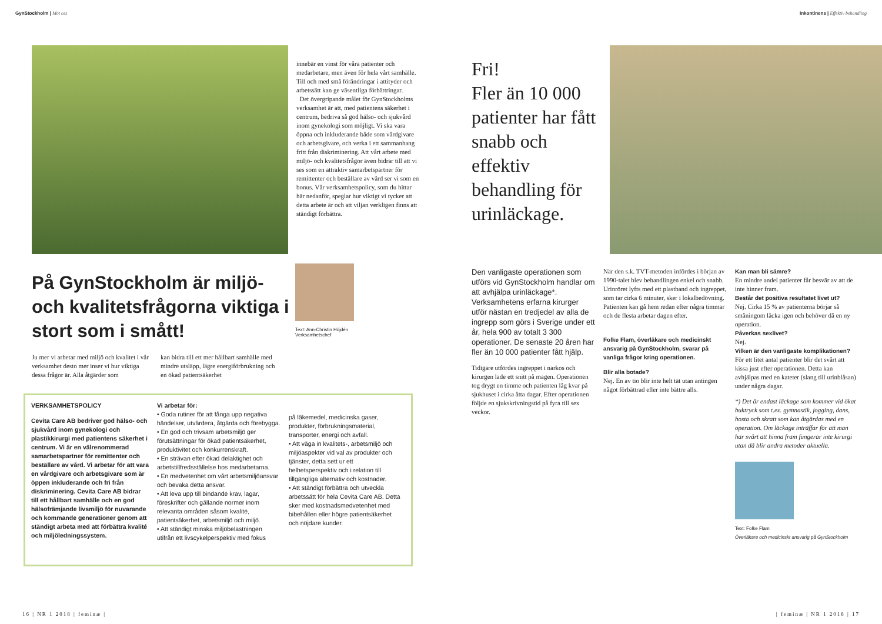GynStockholm | Möt oss
innebär en vinst för våra patienter och medarbetare, men även för hela vårt samhälle. Till och med små förändringar i attityder och arbetssätt kan ge väsentliga förbättringar.
Det övergripande målet för GynStockholms verksamhet är att, med patientens säkerhet i centrum, bedriva så god hälso- och sjukvård inom gynekologi som möjligt. Vi ska vara öppna och inkluderande både som vårdgivare och arbetsgivare, och verka i ett sammanhang fritt från diskriminering. Att vårt arbete med miljö- och kvalitetsfrågor även bidrar till att vi ses som en attraktiv samarbetspartner för remittenter och beställare av vård ser vi som en bonus. Vår verksamhetspolicy, som du hittar här nedanför, speglar hur viktigt vi tycker att detta arbete är och att viljan verkligen finns att ständigt förbättra.
På GynStockholm är miljö- och kvalitetsfrågorna viktiga i stort som i smått!
Text: Ann-Christin Höjdén
Verksamhetschef
Ju mer vi arbetar med miljö och kvalitet i vår verksamhet desto mer inser vi hur viktiga dessa frågor är. Alla åtgärder som
kan bidra till ett mer hållbart samhälle med mindre utsläpp, lägre energiförbrukning och en ökad patientsäkerhet
VERKSAMHETSPOLICY
Cevita Care AB bedriver god hälso- och sjukvård inom gynekologi och plastikkirurgi med patientens säkerhet i centrum. Vi är en välrenommerad samarbetspartner för remittenter och beställare av vård. Vi arbetar för att vara en vårdgivare och arbetsgivare som är öppen inkluderande och fri från diskriminering. Cevita Care AB bidrar till ett hållbart samhälle och en god hälsofrämjande livsmiljö för nuvarande och kommande generationer genom att ständigt arbeta med att förbättra kvalité och miljöledningssystem.
Vi arbetar för:
• Goda rutiner för att fånga upp negativa händelser, utvärdera, åtgärda och förebygga.
• En god och trivsam arbetsmiljö ger förutsättningar för ökad patientsäkerhet, produktivitet och konkurrenskraft.
• En strävan efter ökad delaktighet och arbetstillfredsställelse hos medarbetarna.
• En medvetenhet om vårt arbetsmiljöansvar och bevaka detta ansvar.
• Att leva upp till bindande krav, lagar, föreskrifter och gällande normer inom relevanta områden såsom kvalité, patientsäkerhet, arbetsmiljö och miljö.
• Att ständigt minska miljöbelastningen utifrån ett livscykelperspektiv med fokus
på läkemedel, medicinska gaser, produkter, förbrukningsmaterial, transporter, energi och avfall.
• Att väga in kvalitets-, arbetsmiljö och miljöaspekter vid val av produkter och tjänster, detta sett ur ett helhetsperspektiv och i relation till tillgängliga alternativ och kostnader.
• Att ständigt förbättra och utveckla arbetssätt för hela Cevita Care AB. Detta sker med kostnadsmedvetenhet med bibehållen eller högre patientsäkerhet och nöjdare kunder.
16 | NR 1 2018 | feminæ |
Inkontinens | Effektiv behandling
Fri!
Fler än 10 000 patienter har fått snabb och effektiv behandling för urinläckage.
Den vanligaste operationen som utförs vid GynStockholm handlar om att avhjälpa urinläckage*. Verksamhetens erfarna kirurger utför nästan en tredjedel av alla de ingrepp som görs i Sverige under ett år, hela 900 av totalt 3 300 operationer. De senaste 20 åren har fler än 10 000 patienter fått hjälp.
Tidigare utfördes ingreppet i narkos och kirurgen lade ett snitt på magen. Operationen tog drygt en timme och patienten låg kvar på sjukhuset i cirka åtta dagar. Efter operationen följde en sjukskrivningstid på fyra till sex veckor.
När den s.k. TVT-metoden infördes i början av 1990-talet blev behandlingen enkel och snabb. Urinröret lyfts med ett plastband och ingreppet, som tar cirka 6 minuter, sker i lokalbedövning. Patienten kan gå hem redan efter några timmar och de flesta arbetar dagen efter.
Folke Flam, överläkare och medicinskt ansvarig på GynStockholm, svarar på vanliga frågor kring operationen.
Blir alla botade?
Nej. En av tio blir inte helt tät utan antingen något förbättrad eller inte bättre alls.
Kan man bli sämre?
En mindre andel patienter får besvär av att de inte hinner fram.
Består det positiva resultatet livet ut?
Nej. Cirka 15 % av patienterna börjar så småningom läcka igen och behöver då en ny operation.
Påverkas sexlivet?
Nej.
Vilken är den vanligaste komplikationen?
För ett litet antal patienter blir det svårt att kissa just efter operationen. Detta kan avhjälpas med en kateter (slang till urinblåsan) under några dagar.
*) Det är endast läckage som kommer vid ökat buktryck som t.ex. gymnastik, jogging, dans, hosta och skratt som kan åtgärdas med en operation. Om läckage inträffar för att man har svårt att hinna fram fungerar inte kirurgi utan då blir andra metoder aktuella.
Text: Folke Flam
Överläkare och medicinskt ansvarig på GynStockholm
| feminæ | NR 1 2018 | 17